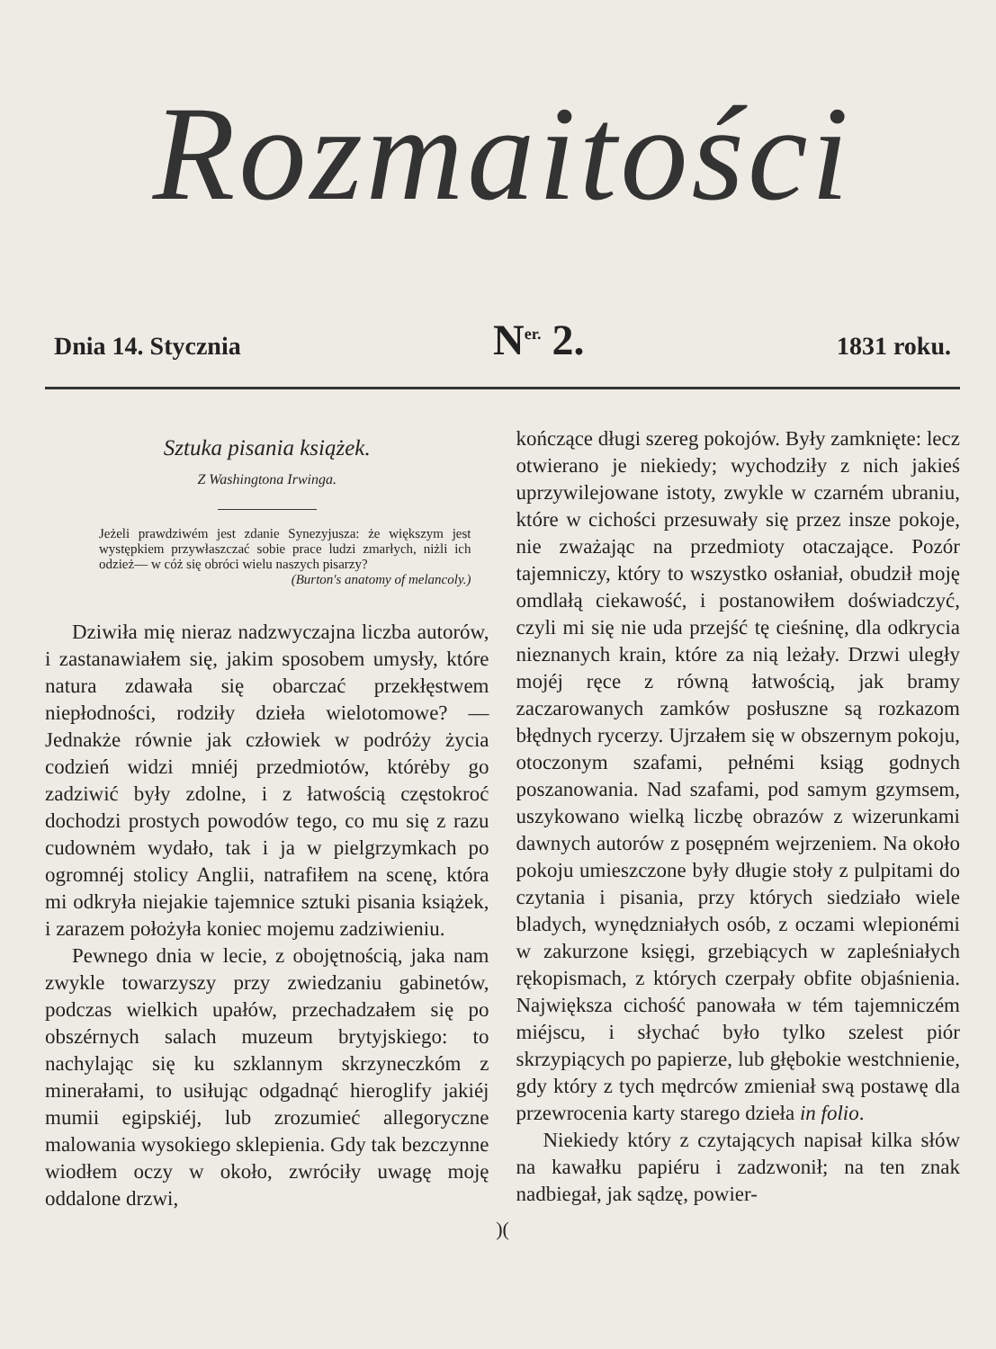Rozmaitości
Dnia 14. Stycznia N<sup>er.</sup> 2. 1831 roku.
Sztuka pisania książek.
Z Washingtona Irwinga.
Jeżeli prawdziwém jest zdanie Synezyjusza: że większym jest występkiem przywłaszczać sobie prace ludzi zmarłych, niżli ich odzież— w cóż się obróci wielu naszych pisarzy?
(Burton's anatomy of melancoly.)
Dziwiła mię nieraz nadzwyczajna liczba autorów, i zastanawiałem się, jakim sposobem umysły, które natura zdawała się obarczać przekłęstwem niepłodności, rodziły dzieła wielotomowe? — Jednakże równie jak człowiek w podróży życia codzień widzi mniéj przedmiotów, którėby go zadziwić były zdolne, i z łatwością często­kroć dochodzi prostych powodów tego, co mu się z razu cudownėm wydało, tak i ja w pielgrzymkach po ogromnéj stolicy Anglii, natrafiłem na scenę, która mi odkryła niejakie tajemnice sztuki pisania książek, i zarazem położyła koniec mojemu zadziwieniu.
Pewnego dnia w lecie, z obojętnością, jaka nam zwykle towarzyszy przy zwiedzaniu gabinetów, podczas wielkich upałów, przechadzałem się po obszérnych salach muzeum brytyjskiego: to nachylając się ku szklannym skrzyneczkóm z minerałami, to usiłując odgadnąć hieroglify jakiéj mumii egipskiéj, lub zrozumieć allegoryczne malowania wysokiego sklepienia. Gdy tak bezczynne wiodłem oczy w około, zwróciły uwagę moję oddalone drzwi,
kończące długi szereg pokojów. Były zamknięte: lecz otwierano je niekiedy; wychodziły z nich jakieś uprzywilejowane istoty, zwykle w czarném ubraniu, które w cichości przesuwały się przez insze pokoje, nie zważając na przedmioty otaczające. Pozór tajemniczy, który to wszystko osłaniał, obudził moję omdlałą ciekawość, i postanowiłem doświadczyć, czyli mi się nie uda przejść tę cieśninę, dla odkrycia nieznanych krain, które za nią leżały. Drzwi uległy mojéj ręce z równą łatwością, jak bramy zaczarowanych zamków posłuszne są rozkazom błędnych rycerzy. Ujrzałem się w obszernym pokoju, otoczonym szafami, pełnémi ksiąg godnych poszanowania. Nad szafami, pod samym gzymsem, uszykowano wielką liczbę obrazów z wizerunkami dawnych autorów z posępném wejrzeniem. Na około pokoju umieszczone były długie stoły z pulpitami do czytania i pisania, przy których siedziało wiele bladych, wynędzniałych osób, z oczami wlepionémi w zakurzone księgi, grzebiących w zapleśniałych rękopismach, z których czerpały obfite objaśnienia. Największa cichość panowała w tém tajemniczém miéjscu, i słychać było tylko szelest piór skrzypiących po papierze, lub głębokie westchnienie, gdy który z tych mędrców zmieniał swą postawę dla przewrocenia karty starego dzieła in folio.
Niekiedy który z czytających napisał kilka słów na kawałku papiéru i zadzwonił; na ten znak nadbiegał, jak sądzę, powier-
)(